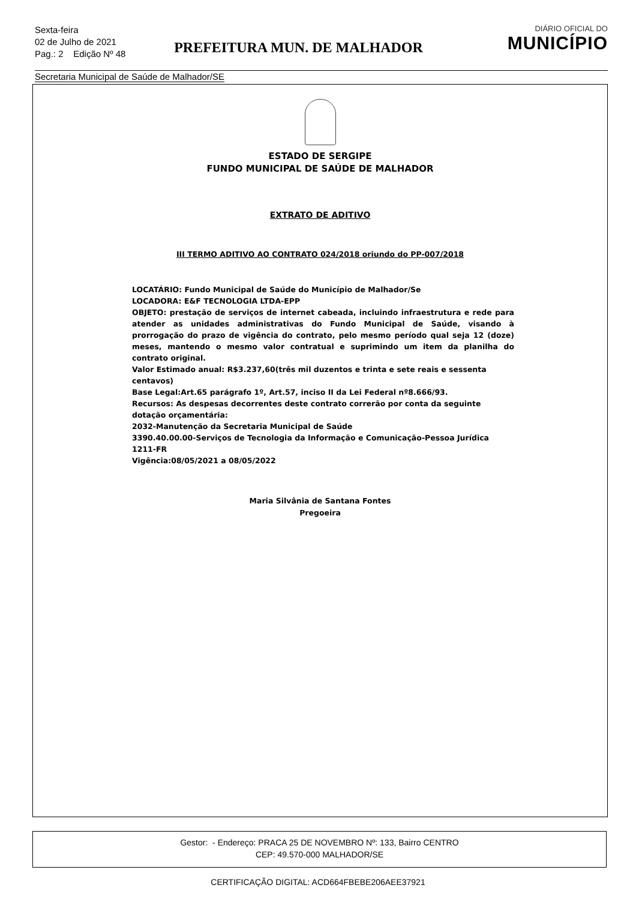Sexta-feira
02 de Julho de 2021
Pag.: 2 Edição Nº 48
PREFEITURA MUN. DE MALHADOR
DIÁRIO OFICIAL DO
MUNICÍPIO
Secretaria Municipal de Saúde de Malhador/SE
ESTADO DE SERGIPE
FUNDO MUNICIPAL DE SAÚDE DE MALHADOR
EXTRATO DE ADITIVO
III TERMO ADITIVO AO CONTRATO 024/2018 oriundo do PP-007/2018
LOCATÁRIO: Fundo Municipal de Saúde do Município de Malhador/Se
LOCADORA: E&F TECNOLOGIA LTDA-EPP
OBJETO: prestação de serviços de internet cabeada, incluindo infraestrutura e rede para atender as unidades administrativas do Fundo Municipal de Saúde, visando à prorrogação do prazo de vigência do contrato, pelo mesmo período qual seja 12 (doze) meses, mantendo o mesmo valor contratual e suprimindo um item da planilha do contrato original.
Valor Estimado anual: R$3.237,60(três mil duzentos e trinta e sete reais e sessenta centavos)
Base Legal:Art.65 parágrafo 1º, Art.57, inciso II da Lei Federal nº8.666/93.
Recursos: As despesas decorrentes deste contrato correrão por conta da seguinte dotação orçamentária:
2032-Manutenção da Secretaria Municipal de Saúde
3390.40.00.00-Serviços de Tecnologia da Informação e Comunicação-Pessoa Jurídica
1211-FR
Vigência:08/05/2021 a 08/05/2022
Maria Silvânia de Santana Fontes
Pregoeira
Gestor: - Endereço: PRACA 25 DE NOVEMBRO Nº: 133, Bairro CENTRO
CEP: 49.570-000 MALHADOR/SE
CERTIFICAÇÃO DIGITAL: ACD664FBEBE206AEE37921